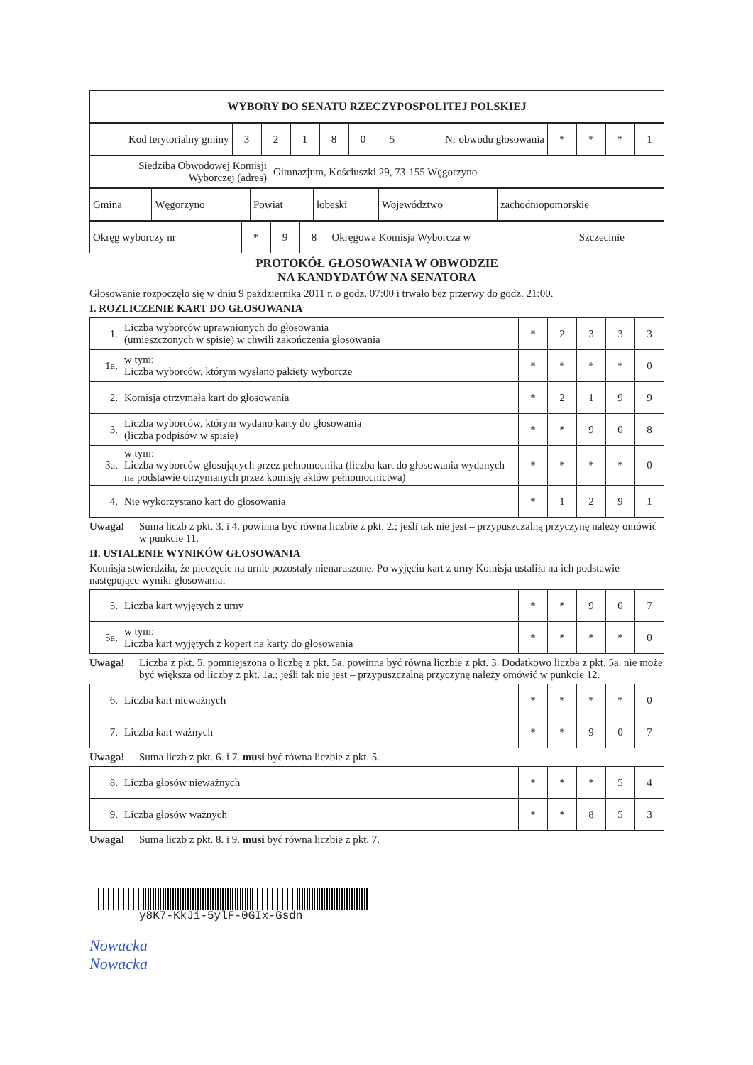| WYBORY DO SENATU RZECZYPOSPOLITEJ POLSKIEJ |
| Kod terytorialny gminy | 3 | 2 | 1 | 8 | 0 | 5 | Nr obwodu głosowania | * | * | * | 1 |
| Siedziba Obwodowej Komisji Wyborczej (adres) | Gimnazjum, Kościuszki 29, 73-155 Węgorzyno |
| Gmina | Węgorzyno | Powiat | łobeski | Województwo | zachodniopomorskie |
| Okręg wyborczy nr | * | 9 | 8 | Okręgowa Komisja Wyborcza w | Szczecinie |
PROTOKÓŁ GŁOSOWANIA W OBWODZIE
NA KANDYDATÓW NA SENATORA
Głosowanie rozpoczęło się w dniu 9 października 2011 r. o godz. 07:00 i trwało bez przerwy do godz. 21:00.
I. ROZLICZENIE KART DO GŁOSOWANIA
| 1. | Liczba wyborców uprawnionych do głosowania (umieszczonych w spisie) w chwili zakończenia głosowania | * | 2 | 3 | 3 | 3 |
| 1a. | w tym: Liczba wyborców, którym wysłano pakiety wyborcze | * | * | * | * | 0 |
| 2. | Komisja otrzymała kart do głosowania | * | 2 | 1 | 9 | 9 |
| 3. | Liczba wyborców, którym wydano karty do głosowania (liczba podpisów w spisie) | * | * | 9 | 0 | 8 |
| 3a. | w tym: Liczba wyborców głosujących przez pełnomocnika (liczba kart do głosowania wydanych na podstawie otrzymanych przez komisję aktów pełnomocnictwa) | * | * | * | * | 0 |
| 4. | Nie wykorzystano kart do głosowania | * | 1 | 2 | 9 | 1 |
Uwaga! Suma liczb z pkt. 3. i 4. powinna być równa liczbie z pkt. 2.; jeśli tak nie jest – przypuszczalną przyczynę należy omówić w punkcie 11.
II. USTALENIE WYNIKÓW GŁOSOWANIA
Komisja stwierdziła, że pieczęcie na urnie pozostały nienaruszone. Po wyjęciu kart z urny Komisja ustaliła na ich podstawie następujące wyniki głosowania:
| 5. | Liczba kart wyjętych z urny | * | * | 9 | 0 | 7 |
| 5a. | w tym: Liczba kart wyjętych z kopert na karty do głosowania | * | * | * | * | 0 |
Uwaga! Liczba z pkt. 5. pomniejszona o liczbę z pkt. 5a. powinna być równa liczbie z pkt. 3. Dodatkowo liczba z pkt. 5a. nie może być większa od liczby z pkt. 1a.; jeśli tak nie jest – przypuszczalną przyczynę należy omówić w punkcie 12.
| 6. | Liczba kart nieważnych | * | * | * | * | 0 |
| 7. | Liczba kart ważnych | * | * | 9 | 0 | 7 |
Uwaga! Suma liczb z pkt. 6. i 7. musi być równa liczbie z pkt. 5.
| 8. | Liczba głosów nieważnych | * | * | * | 5 | 4 |
| 9. | Liczba głosów ważnych | * | * | 8 | 5 | 3 |
Uwaga! Suma liczb z pkt. 8. i 9. musi być równa liczbie z pkt. 7.
y8K7-KkJi-5ylF-0GIx-Gsdn
Nowacka
Nowacka